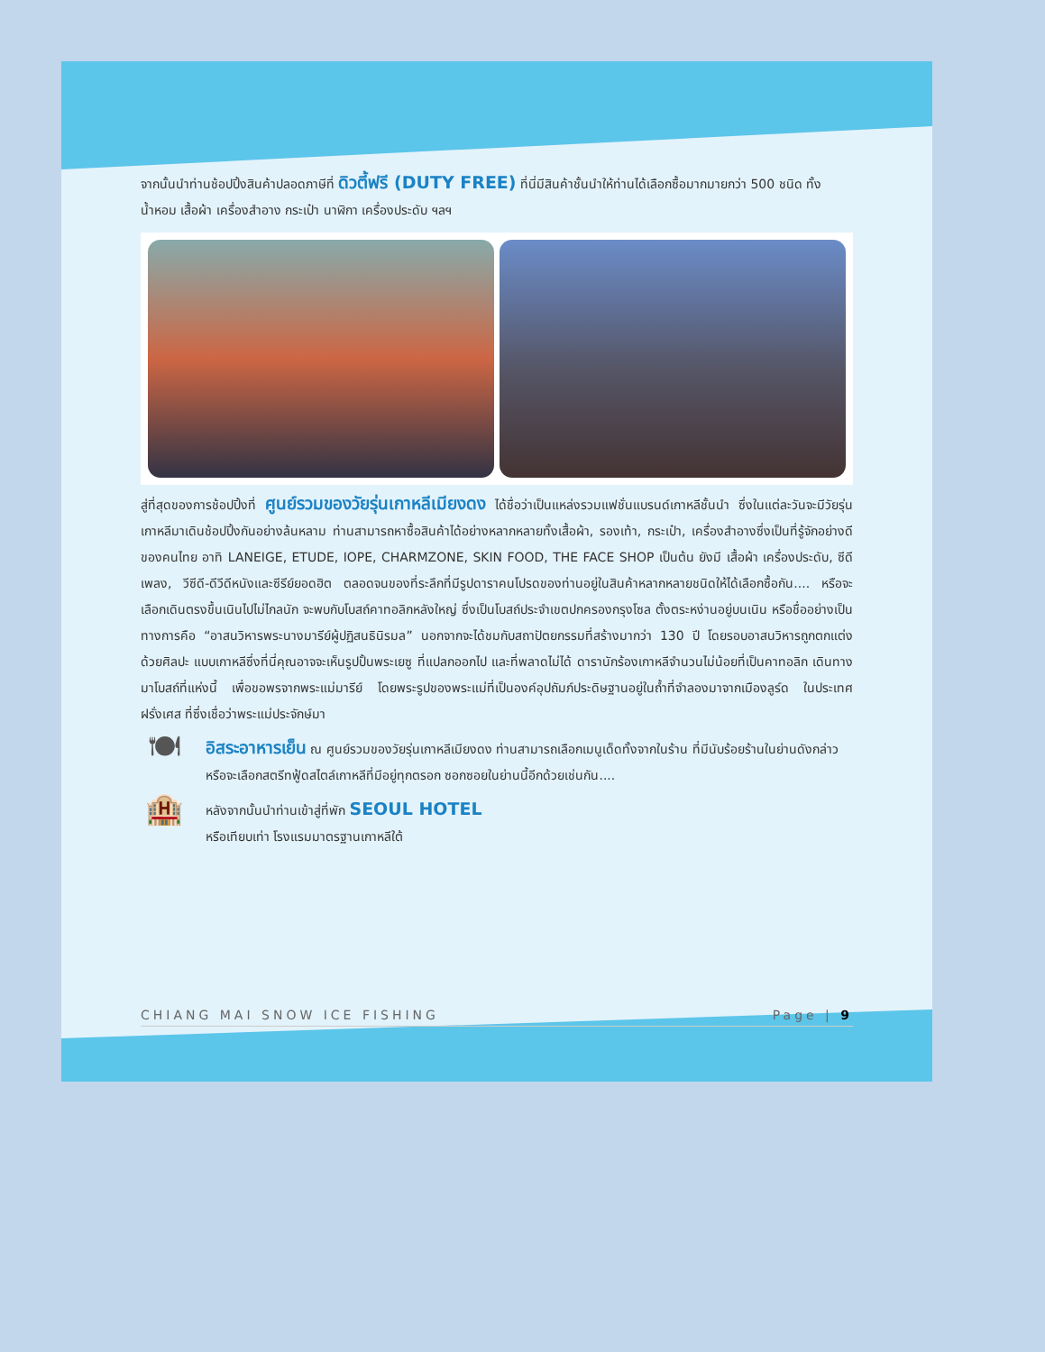จากนั้นนำท่านช้อปปิ้งสินค้าปลอดภาษีที่ ดิวตี้ฟรี (DUTY FREE) ที่นี่มีสินค้าชั้นนำให้ท่านได้เลือกซื้อมากมายกว่า 500 ชนิด ทั้ง น้ำหอม เสื้อผ้า เครื่องสำอาง กระเป๋า นาฬิกา เครื่องประดับ ฯลฯ
สู่ที่สุดของการช้อปปิ้งที่ ศูนย์รวมของวัยรุ่นเกาหลีเมียงดง ได้ชื่อว่าเป็นแหล่งรวมแฟชั่นแบรนด์เกาหลีชั้นนำ ซึ่งในแต่ละวันจะมีวัยรุ่นเกาหลีมาเดินช้อปปิ้งกันอย่างล้นหลาม ท่านสามารถหาซื้อสินค้าได้อย่างหลากหลายทั้งเสื้อผ้า, รองเท้า, กระเป๋า, เครื่องสำอางซึ่งเป็นที่รู้จักอย่างดีของคนไทย อาทิ LANEIGE, ETUDE, IOPE, CHARMZONE, SKIN FOOD, THE FACE SHOP เป็นต้น ยังมี เสื้อผ้า เครื่องประดับ, ซีดีเพลง, วีซีดี-ดีวีดีหนังและซีรีย์ยอดฮิต ตลอดจนของที่ระลึกที่มีรูปดาราคนโปรดของท่านอยู่ในสินค้าหลากหลายชนิดให้ได้เลือกซื้อกัน.... หรือจะเลือกเดินตรงขึ้นเนินไปไม่ไกลนัก จะพบกับโบสถ์คาทอลิกหลังใหญ่ ซึ่งเป็นโบสถ์ประจำเขตปกครองกรุงโซล ตั้งตระหง่านอยู่บนเนิน หรือชื่ออย่างเป็นทางการคือ “อาสนวิหารพระนางมารีย์ผู้ปฏิสนธินิรมล” นอกจากจะได้ชมกับสถาปัตยกรรมที่สร้างมากว่า 130 ปี โดยรอบอาสนวิหารถูกตกแต่งด้วยศิลปะ แบบเกาหลีซึ่งที่นี่คุณอาจจะเห็นรูปปั้นพระเยซู ที่แปลกออกไป และที่พลาดไม่ได้ ดารานักร้องเกาหลีจำนวนไม่น้อยที่เป็นคาทอลิก เดินทางมาโบสถ์ที่แห่งนี้ เพื่อขอพรจากพระแม่มารีย์ โดยพระรูปของพระแม่ที่เป็นองค์อุปถัมภ์ประดิษฐานอยู่ในถ้ำที่จำลองมาจากเมืองลูร์ด ในประเทศฝรั่งเศส ที่ซึ่งเชื่อว่าพระแม่ประจักษ์มา
🍽
อิสระอาหารเย็น ณ ศูนย์รวมของวัยรุ่นเกาหลีเมียงดง ท่านสามารถเลือกเมนูเด็ดทั้งจากในร้าน ที่มีนับร้อยร้านในย่านดังกล่าว หรือจะเลือกสตรีทฟู้ดสไตล์เกาหลีที่มีอยู่ทุกตรอก ซอกซอยในย่านนี้อีกด้วยเช่นกัน....
🏨
หลังจากนั้นนำท่านเข้าสู่ที่พัก SEOUL HOTEL
หรือเทียบเท่า โรงแรมมาตรฐานเกาหลีใต้
CHIANG MAI SNOW ICE FISHING Page | 9